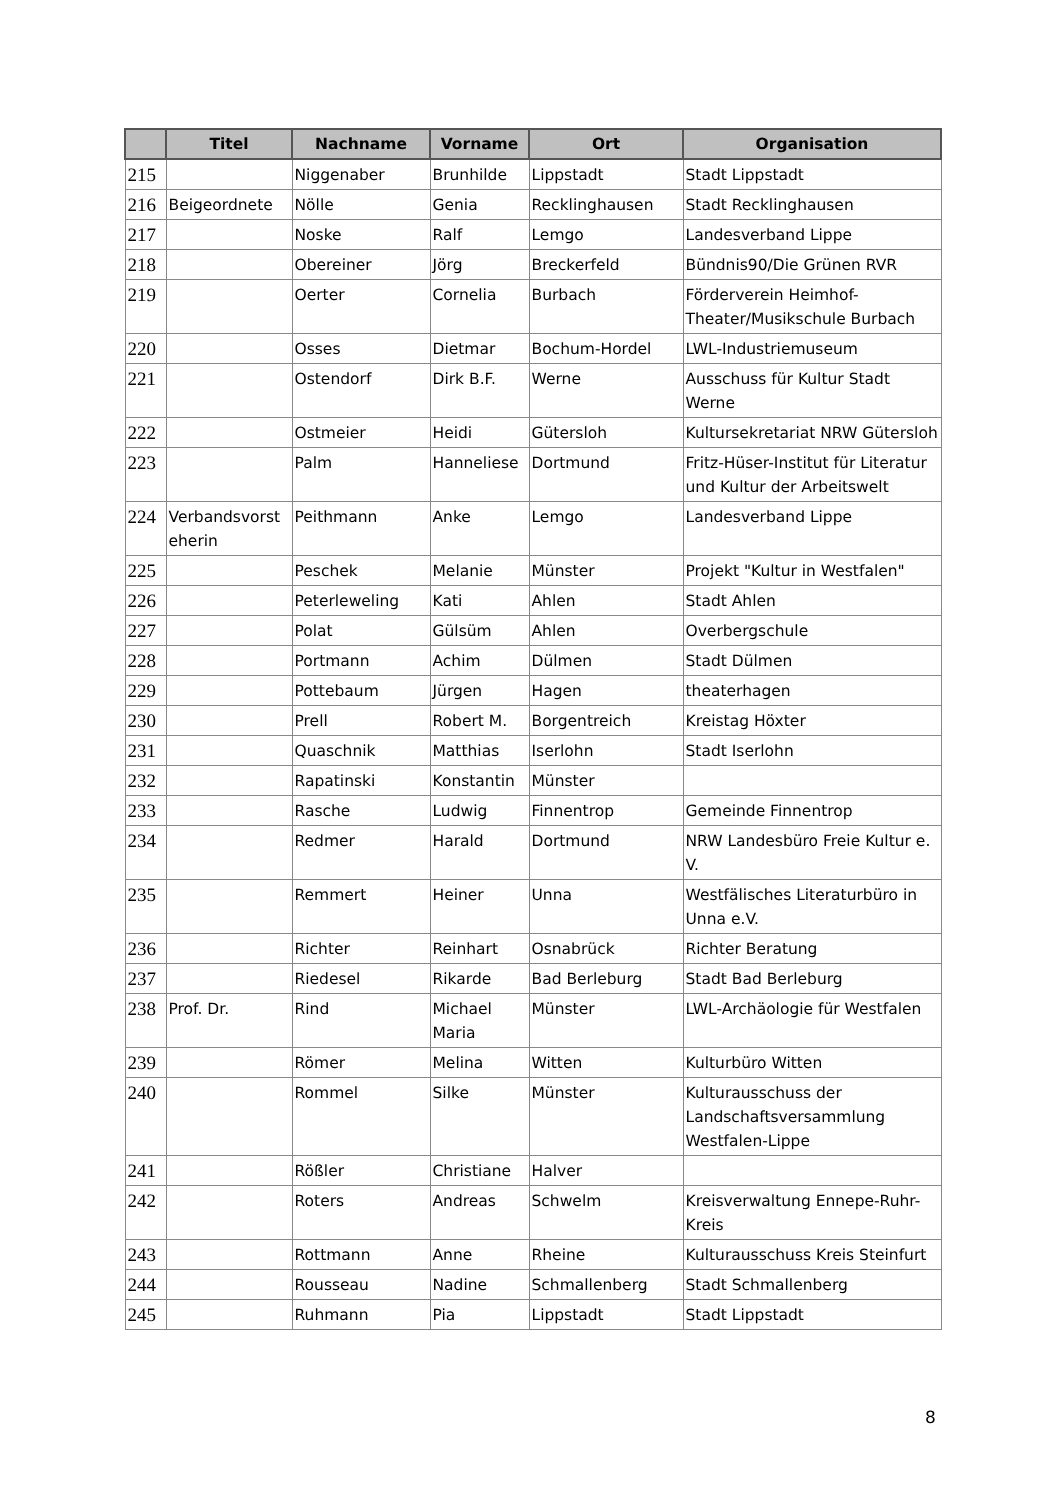| | Titel | Nachname | Vorname | Ort | Organisation |
| --- | --- | --- | --- | --- | --- |
| 215 | | Niggenaber | Brunhilde | Lippstadt | Stadt Lippstadt |
| 216 | Beigeordnete | Nölle | Genia | Recklinghausen | Stadt Recklinghausen |
| 217 | | Noske | Ralf | Lemgo | Landesverband Lippe |
| 218 | | Obereiner | Jörg | Breckerfeld | Bündnis90/Die Grünen RVR |
| 219 | | Oerter | Cornelia | Burbach | Förderverein Heimhof-Theater/Musikschule Burbach |
| 220 | | Osses | Dietmar | Bochum-Hordel | LWL-Industriemuseum |
| 221 | | Ostendorf | Dirk B.F. | Werne | Ausschuss für Kultur Stadt Werne |
| 222 | | Ostmeier | Heidi | Gütersloh | Kultursekretariat NRW Gütersloh |
| 223 | | Palm | Hanneliese | Dortmund | Fritz-Hüser-Institut für Literatur und Kultur der Arbeitswelt |
| 224 | Verbandsvorst eherin | Peithmann | Anke | Lemgo | Landesverband Lippe |
| 225 | | Peschek | Melanie | Münster | Projekt "Kultur in Westfalen" |
| 226 | | Peterleweling | Kati | Ahlen | Stadt Ahlen |
| 227 | | Polat | Gülsüm | Ahlen | Overbergschule |
| 228 | | Portmann | Achim | Dülmen | Stadt Dülmen |
| 229 | | Pottebaum | Jürgen | Hagen | theaterhagen |
| 230 | | Prell | Robert M. | Borgentreich | Kreistag Höxter |
| 231 | | Quaschnik | Matthias | Iserlohn | Stadt Iserlohn |
| 232 | | Rapatinski | Konstantin | Münster | |
| 233 | | Rasche | Ludwig | Finnentrop | Gemeinde Finnentrop |
| 234 | | Redmer | Harald | Dortmund | NRW Landesbüro Freie Kultur e. V. |
| 235 | | Remmert | Heiner | Unna | Westfälisches Literaturbüro in Unna e.V. |
| 236 | | Richter | Reinhart | Osnabrück | Richter Beratung |
| 237 | | Riedesel | Rikarde | Bad Berleburg | Stadt Bad Berleburg |
| 238 | Prof. Dr. | Rind | Michael Maria | Münster | LWL-Archäologie für Westfalen |
| 239 | | Römer | Melina | Witten | Kulturbüro Witten |
| 240 | | Rommel | Silke | Münster | Kulturausschuss der Landschaftsversammlung Westfalen-Lippe |
| 241 | | Rößler | Christiane | Halver | |
| 242 | | Roters | Andreas | Schwelm | Kreisverwaltung Ennepe-Ruhr-Kreis |
| 243 | | Rottmann | Anne | Rheine | Kulturausschuss Kreis Steinfurt |
| 244 | | Rousseau | Nadine | Schmallenberg | Stadt Schmallenberg |
| 245 | | Ruhmann | Pia | Lippstadt | Stadt Lippstadt |
8